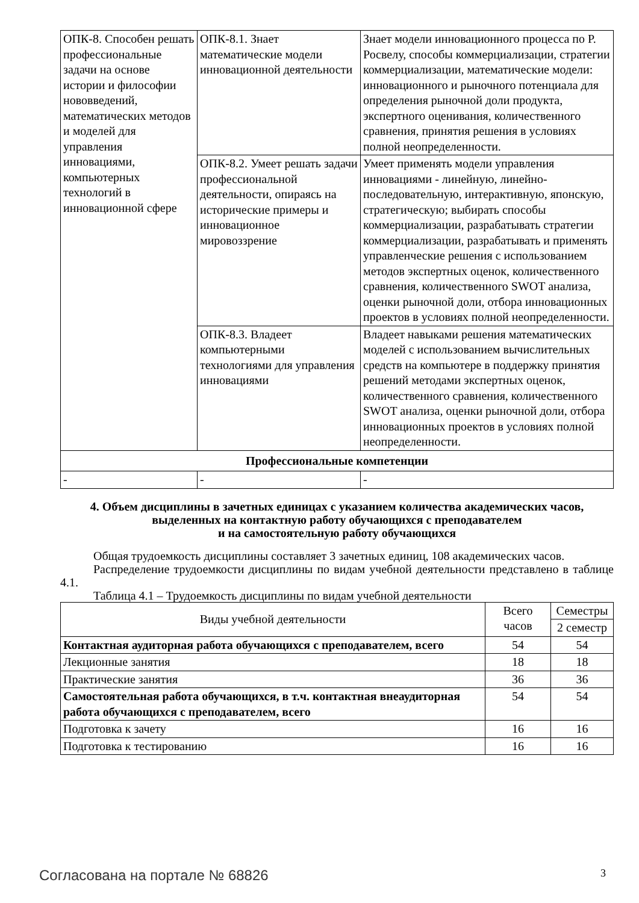| ОПК-8. Способен решать профессиональные задачи на основе истории и философии нововведений, математических методов и моделей для управления инновациями, компьютерных технологий в инновационной сфере | ОПК-8.1. Знает математические модели инновационной деятельности | Знает модели инновационного процесса по Р. Росвелу, способы коммерциализации, стратегии коммерциализации, математические модели: инновационного и рыночного потенциала для определения рыночной доли продукта, экспертного оценивания, количественного сравнения, принятия решения в условиях полной неопределенности. |
| | ОПК-8.2. Умеет решать задачи профессиональной деятельности, опираясь на исторические примеры и инновационное мировоззрение | Умеет применять модели управления инновациями - линейную, линейно-последовательную, интерактивную, японскую, стратегическую; выбирать способы коммерциализации, разрабатывать стратегии коммерциализации, разрабатывать и применять управленческие решения с использованием методов экспертных оценок, количественного сравнения, количественного SWOT анализа, оценки рыночной доли, отбора инновационных проектов в условиях полной неопределенности. |
| | ОПК-8.3. Владеет компьютерными технологиями для управления инновациями | Владеет навыками решения математических моделей с использованием вычислительных средств на компьютере в поддержку принятия решений методами экспертных оценок, количественного сравнения, количественного SWOT анализа, оценки рыночной доли, отбора инновационных проектов в условиях полной неопределенности. |
| Профессиональные компетенции | | |
| - | - | - |
4. Объем дисциплины в зачетных единицах с указанием количества академических часов,
выделенных на контактную работу обучающихся с преподавателем
и на самостоятельную работу обучающихся
Общая трудоемкость дисциплины составляет 3 зачетных единиц, 108 академических часов.
Распределение трудоемкости дисциплины по видам учебной деятельности представлено в таблице 4.1.
Таблица 4.1 – Трудоемкость дисциплины по видам учебной деятельности
| Виды учебной деятельности | Всего часов | Семестры |
| --- | --- | --- |
| | | 2 семестр |
| Контактная аудиторная работа обучающихся с преподавателем, всего | 54 | 54 |
| Лекционные занятия | 18 | 18 |
| Практические занятия | 36 | 36 |
| Самостоятельная работа обучающихся, в т.ч. контактная внеаудиторная работа обучающихся с преподавателем, всего | 54 | 54 |
| Подготовка к зачету | 16 | 16 |
| Подготовка к тестированию | 16 | 16 |
Согласована на портале № 68826 3